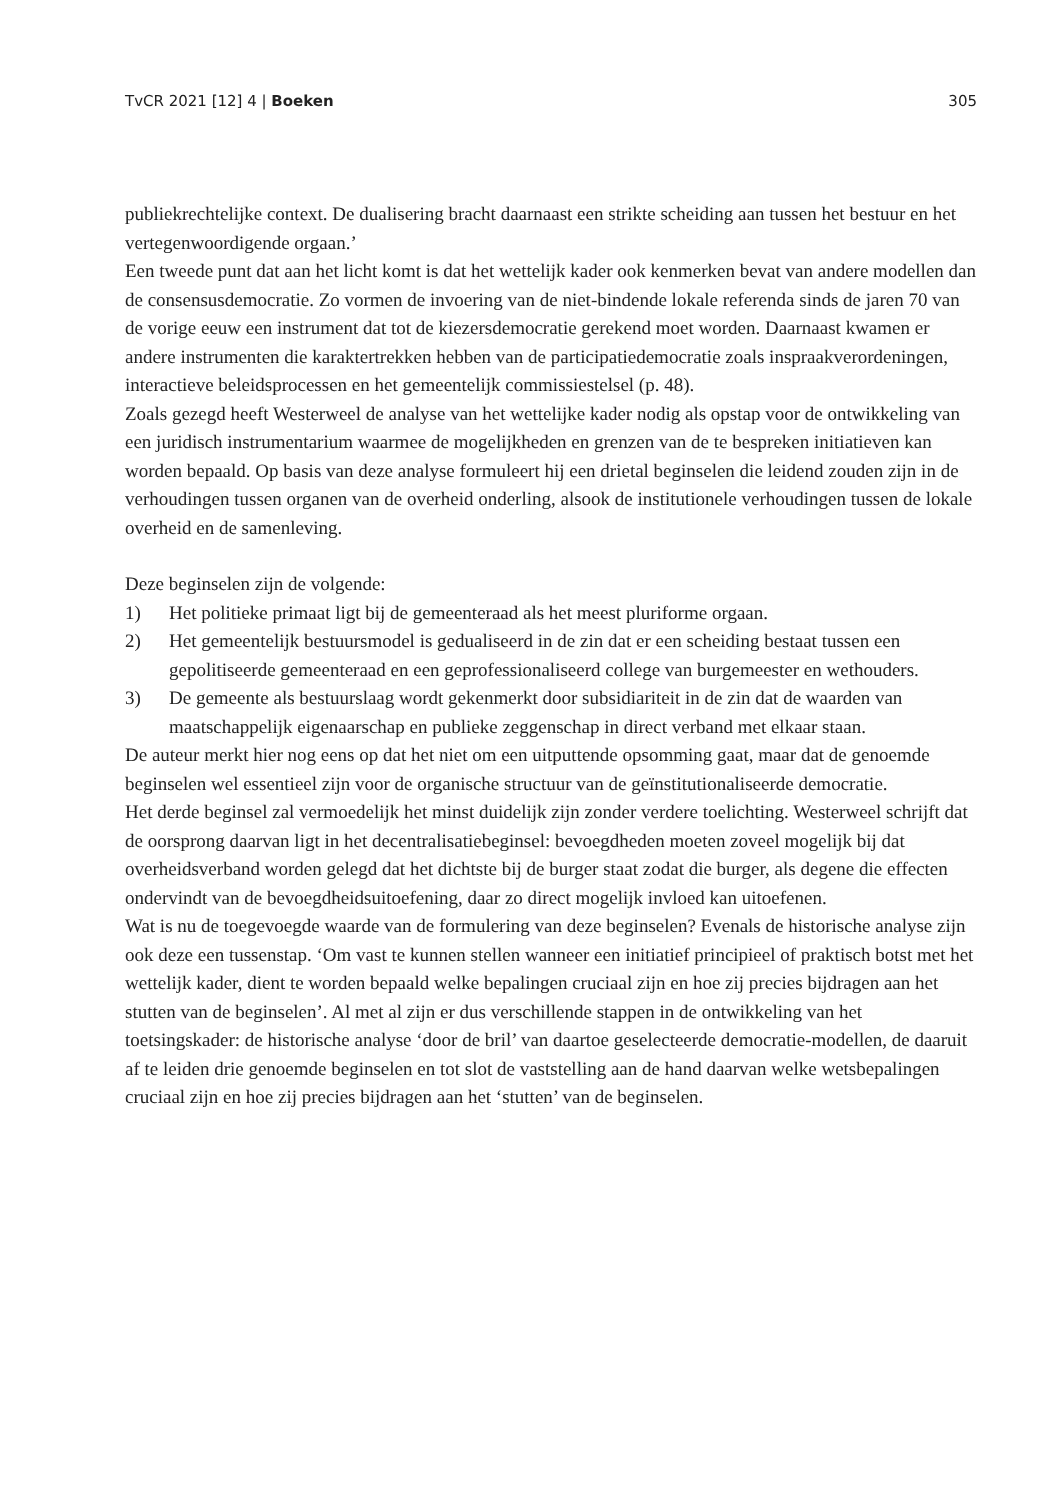TvCR 2021 [12] 4 | Boeken 305
publiekrechtelijke context. De dualisering bracht daarnaast een strikte scheiding aan tussen het bestuur en het vertegenwoordigende orgaan.’
Een tweede punt dat aan het licht komt is dat het wettelijk kader ook kenmerken bevat van andere modellen dan de consensusdemocratie. Zo vormen de invoering van de niet-bindende lokale referenda sinds de jaren 70 van de vorige eeuw een instrument dat tot de kiezersdemocratie gerekend moet worden. Daarnaast kwamen er andere instrumenten die karaktertrekken hebben van de participatiedemocratie zoals inspraakverordeningen, interactieve beleidsprocessen en het gemeentelijk commissiestelsel (p. 48).
Zoals gezegd heeft Westerweel de analyse van het wettelijke kader nodig als opstap voor de ontwikkeling van een juridisch instrumentarium waarmee de mogelijkheden en grenzen van de te bespreken initiatieven kan worden bepaald. Op basis van deze analyse formuleert hij een drietal beginselen die leidend zouden zijn in de verhoudingen tussen organen van de overheid onderling, alsook de institutionele verhoudingen tussen de lokale overheid en de samenleving.
Deze beginselen zijn de volgende:
1) Het politieke primaat ligt bij de gemeenteraad als het meest pluriforme orgaan.
2) Het gemeentelijk bestuursmodel is gedualiseerd in de zin dat er een scheiding bestaat tussen een gepolitiseerde gemeenteraad en een geprofessionaliseerd college van burgemeester en wethouders.
3) De gemeente als bestuurslaag wordt gekenmerkt door subsidiariteit in de zin dat de waarden van maatschappelijk eigenaarschap en publieke zeggenschap in direct verband met elkaar staan.
De auteur merkt hier nog eens op dat het niet om een uitputtende opsomming gaat, maar dat de genoemde beginselen wel essentieel zijn voor de organische structuur van de geïnstitutionaliseerde democratie.
Het derde beginsel zal vermoedelijk het minst duidelijk zijn zonder verdere toelichting. Westerweel schrijft dat de oorsprong daarvan ligt in het decentralisatiebeginsel: bevoegdheden moeten zoveel mogelijk bij dat overheidsverband worden gelegd dat het dichtste bij de burger staat zodat die burger, als degene die effecten ondervindt van de bevoegdheidsuitoefening, daar zo direct mogelijk invloed kan uitoefenen.
Wat is nu de toegevoegde waarde van de formulering van deze beginselen? Evenals de historische analyse zijn ook deze een tussenstap. ‘Om vast te kunnen stellen wanneer een initiatief principieel of praktisch botst met het wettelijk kader, dient te worden bepaald welke bepalingen cruciaal zijn en hoe zij precies bijdragen aan het stutten van de beginselen’. Al met al zijn er dus verschillende stappen in de ontwikkeling van het toetsingskader: de historische analyse ‘door de bril’ van daartoe geselecteerde democratie-modellen, de daaruit af te leiden drie genoemde beginselen en tot slot de vaststelling aan de hand daarvan welke wetsbepalingen cruciaal zijn en hoe zij precies bijdragen aan het ‘stutten’ van de beginselen.